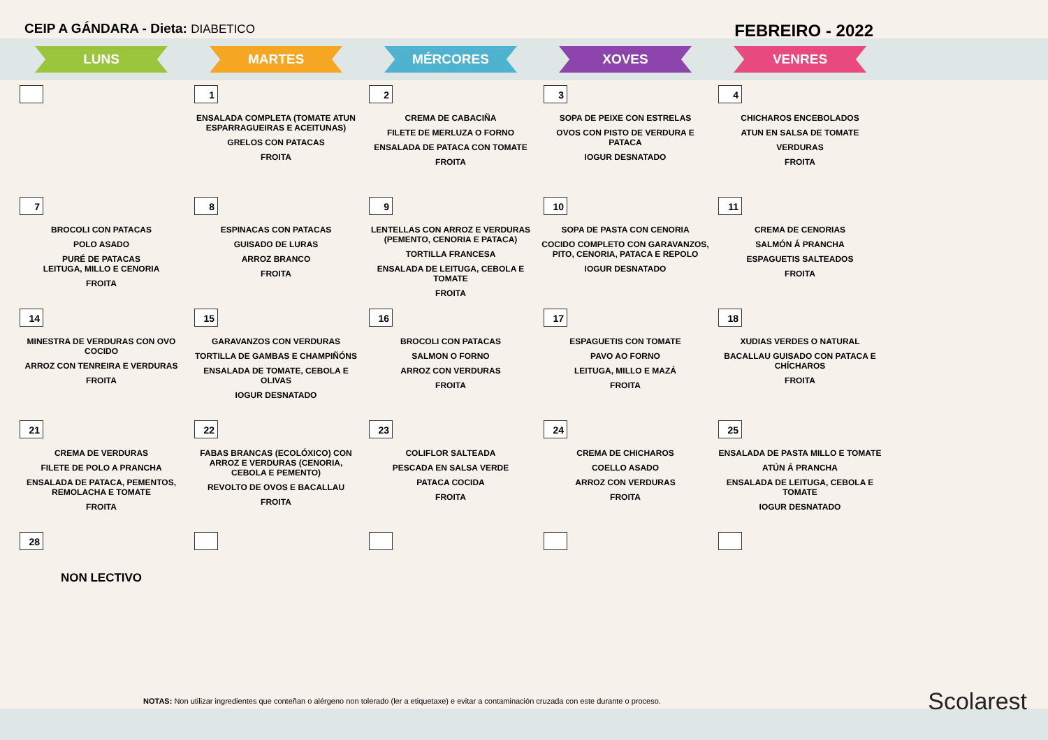CEIP A GÁNDARA - Dieta: DIABETICO
FEBREIRO - 2022
| LUNS | MARTES | MÉRCORES | XOVES | VENRES |
| --- | --- | --- | --- | --- |
| | 1 ENSALADA COMPLETA (TOMATE ATUN ESPARRAGUEIRAS E ACEITUNAS) GRELOS CON PATACAS FROITA | 2 CREMA DE CABACIÑA FILETE DE MERLUZA O FORNO ENSALADA DE PATACA CON TOMATE FROITA | 3 SOPA DE PEIXE CON ESTRELAS OVOS CON PISTO DE VERDURA E PATACA IOGUR DESNATADO | 4 CHICHAROS ENCEBOLADOS ATUN EN SALSA DE TOMATE VERDURAS FROITA |
| 7 BROCOLI CON PATACAS POLO ASADO PURÉ DE PATACAS LEITUGA, MILLO E CENORIA FROITA | 8 ESPINACAS CON PATACAS GUISADO DE LURAS ARROZ BRANCO FROITA | 9 LENTELLAS CON ARROZ E VERDURAS (PEMENTO, CENORIA E PATACA) TORTILLA FRANCESA ENSALADA DE LEITUGA, CEBOLA E TOMATE FROITA | 10 SOPA DE PASTA CON CENORIA COCIDO COMPLETO CON GARAVANZOS, PITO, CENORIA, PATACA E REPOLO IOGUR DESNATADO | 11 CREMA DE CENORIAS SALMÓN Á PRANCHA ESPAGUETIS SALTEADOS FROITA |
| 14 MINESTRA DE VERDURAS CON OVO COCIDO ARROZ CON TENREIRA E VERDURAS FROITA | 15 GARAVANZOS CON VERDURAS TORTILLA DE GAMBAS E CHAMPIÑÓNS ENSALADA DE TOMATE, CEBOLA E OLIVAS IOGUR DESNATADO | 16 BROCOLI CON PATACAS SALMON O FORNO ARROZ CON VERDURAS FROITA | 17 ESPAGUETIS CON TOMATE PAVO AO FORNO LEITUGA, MILLO E MAZÁ FROITA | 18 XUDIAS VERDES O NATURAL BACALLAU GUISADO CON PATACA E CHÍCHAROS FROITA |
| 21 CREMA DE VERDURAS FILETE DE POLO A PRANCHA ENSALADA DE PATACA, PEMENTOS, REMOLACHA E TOMATE FROITA | 22 FABAS BRANCAS (ECOLÓXICO) CON ARROZ E VERDURAS (CENORIA, CEBOLA E PEMENTO) REVOLTO DE OVOS E BACALLAU FROITA | 23 COLIFLOR SALTEADA PESCADA EN SALSA VERDE PATACA COCIDA FROITA | 24 CREMA DE CHICHAROS COELLO ASADO ARROZ CON VERDURAS FROITA | 25 ENSALADA DE PASTA MILLO E TOMATE ATÚN Á PRANCHA ENSALADA DE LEITUGA, CEBOLA E TOMATE IOGUR DESNATADO |
| 28 NON LECTIVO | | | | |
NOTAS: Non utilizar ingredientes que conteñan o alérgeno non tolerado (ler a etiquetaxe) e evitar a contaminación cruzada con este durante o proceso.
Scolarest